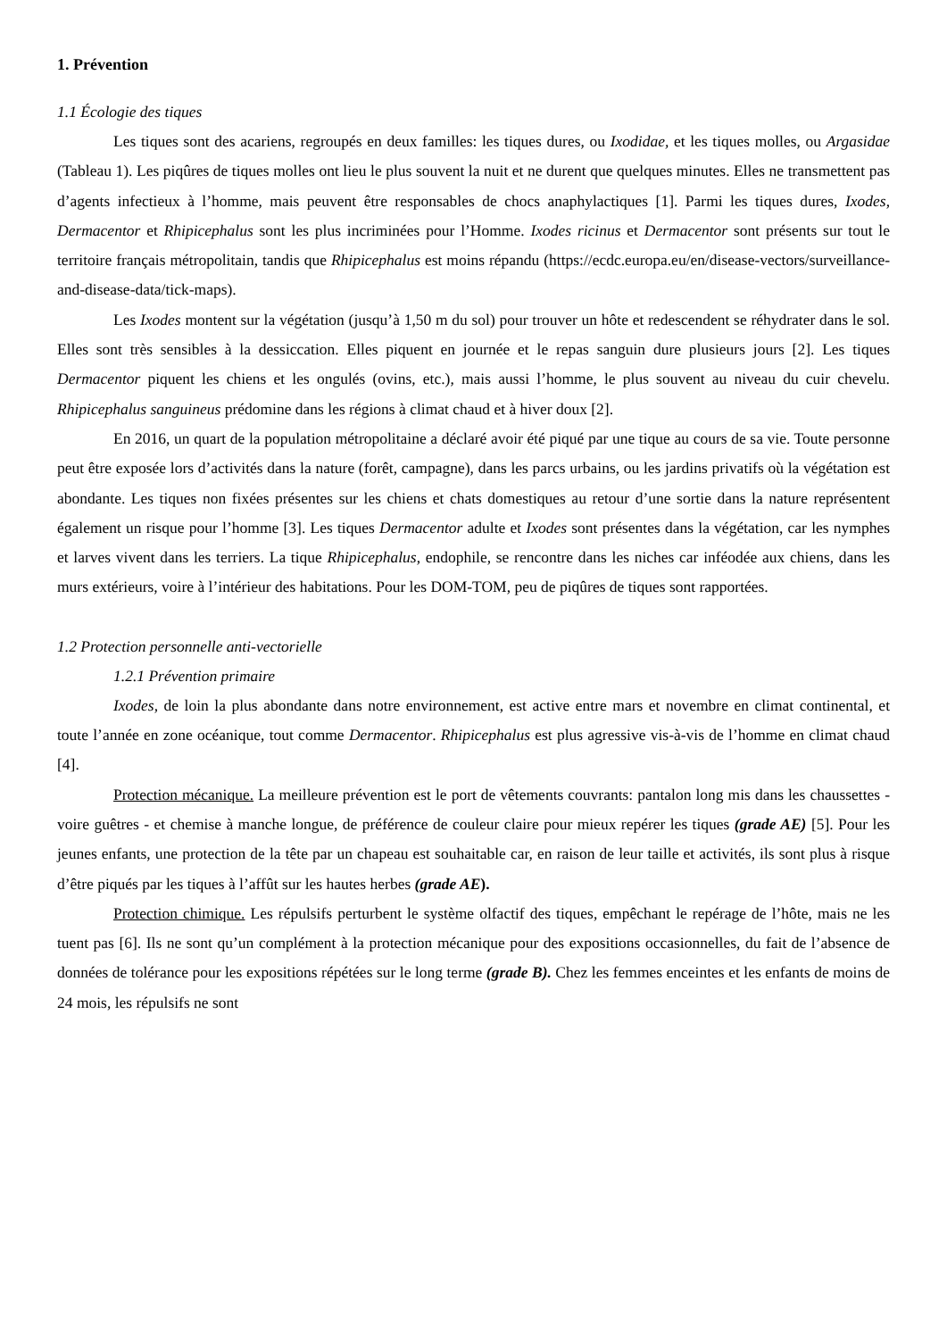1. Prévention
1.1 Écologie des tiques
Les tiques sont des acariens, regroupés en deux familles: les tiques dures, ou Ixodidae, et les tiques molles, ou Argasidae (Tableau 1). Les piqûres de tiques molles ont lieu le plus souvent la nuit et ne durent que quelques minutes. Elles ne transmettent pas d’agents infectieux à l’homme, mais peuvent être responsables de chocs anaphylactiques [1]. Parmi les tiques dures, Ixodes, Dermacentor et Rhipicephalus sont les plus incriminées pour l’Homme. Ixodes ricinus et Dermacentor sont présents sur tout le territoire français métropolitain, tandis que Rhipicephalus est moins répandu (https://ecdc.europa.eu/en/disease-vectors/surveillance-and-disease-data/tick-maps).
Les Ixodes montent sur la végétation (jusqu’à 1,50 m du sol) pour trouver un hôte et redescendent se réhydrater dans le sol. Elles sont très sensibles à la dessiccation. Elles piquent en journée et le repas sanguin dure plusieurs jours [2]. Les tiques Dermacentor piquent les chiens et les ongulés (ovins, etc.), mais aussi l’homme, le plus souvent au niveau du cuir chevelu. Rhipicephalus sanguineus prédomine dans les régions à climat chaud et à hiver doux [2].
En 2016, un quart de la population métropolitaine a déclaré avoir été piqué par une tique au cours de sa vie. Toute personne peut être exposée lors d’activités dans la nature (forêt, campagne), dans les parcs urbains, ou les jardins privatifs où la végétation est abondante. Les tiques non fixées présentes sur les chiens et chats domestiques au retour d’une sortie dans la nature représentent également un risque pour l’homme [3]. Les tiques Dermacentor adulte et Ixodes sont présentes dans la végétation, car les nymphes et larves vivent dans les terriers. La tique Rhipicephalus, endophile, se rencontre dans les niches car inféodée aux chiens, dans les murs extérieurs, voire à l’intérieur des habitations. Pour les DOM-TOM, peu de piqûres de tiques sont rapportées.
1.2 Protection personnelle anti-vectorielle
1.2.1 Prévention primaire
Ixodes, de loin la plus abondante dans notre environnement, est active entre mars et novembre en climat continental, et toute l’année en zone océanique, tout comme Dermacentor. Rhipicephalus est plus agressive vis-à-vis de l’homme en climat chaud [4].
Protection mécanique. La meilleure prévention est le port de vêtements couvrants: pantalon long mis dans les chaussettes - voire guêtres - et chemise à manche longue, de préférence de couleur claire pour mieux repérer les tiques (grade AE) [5]. Pour les jeunes enfants, une protection de la tête par un chapeau est souhaitable car, en raison de leur taille et activités, ils sont plus à risque d’être piqués par les tiques à l’affût sur les hautes herbes (grade AE).
Protection chimique. Les répulsifs perturbent le système olfactif des tiques, empêchant le repérage de l’hôte, mais ne les tuent pas [6]. Ils ne sont qu’un complément à la protection mécanique pour des expositions occasionnelles, du fait de l’absence de données de tolérance pour les expositions répétées sur le long terme (grade B). Chez les femmes enceintes et les enfants de moins de 24 mois, les répulsifs ne sont